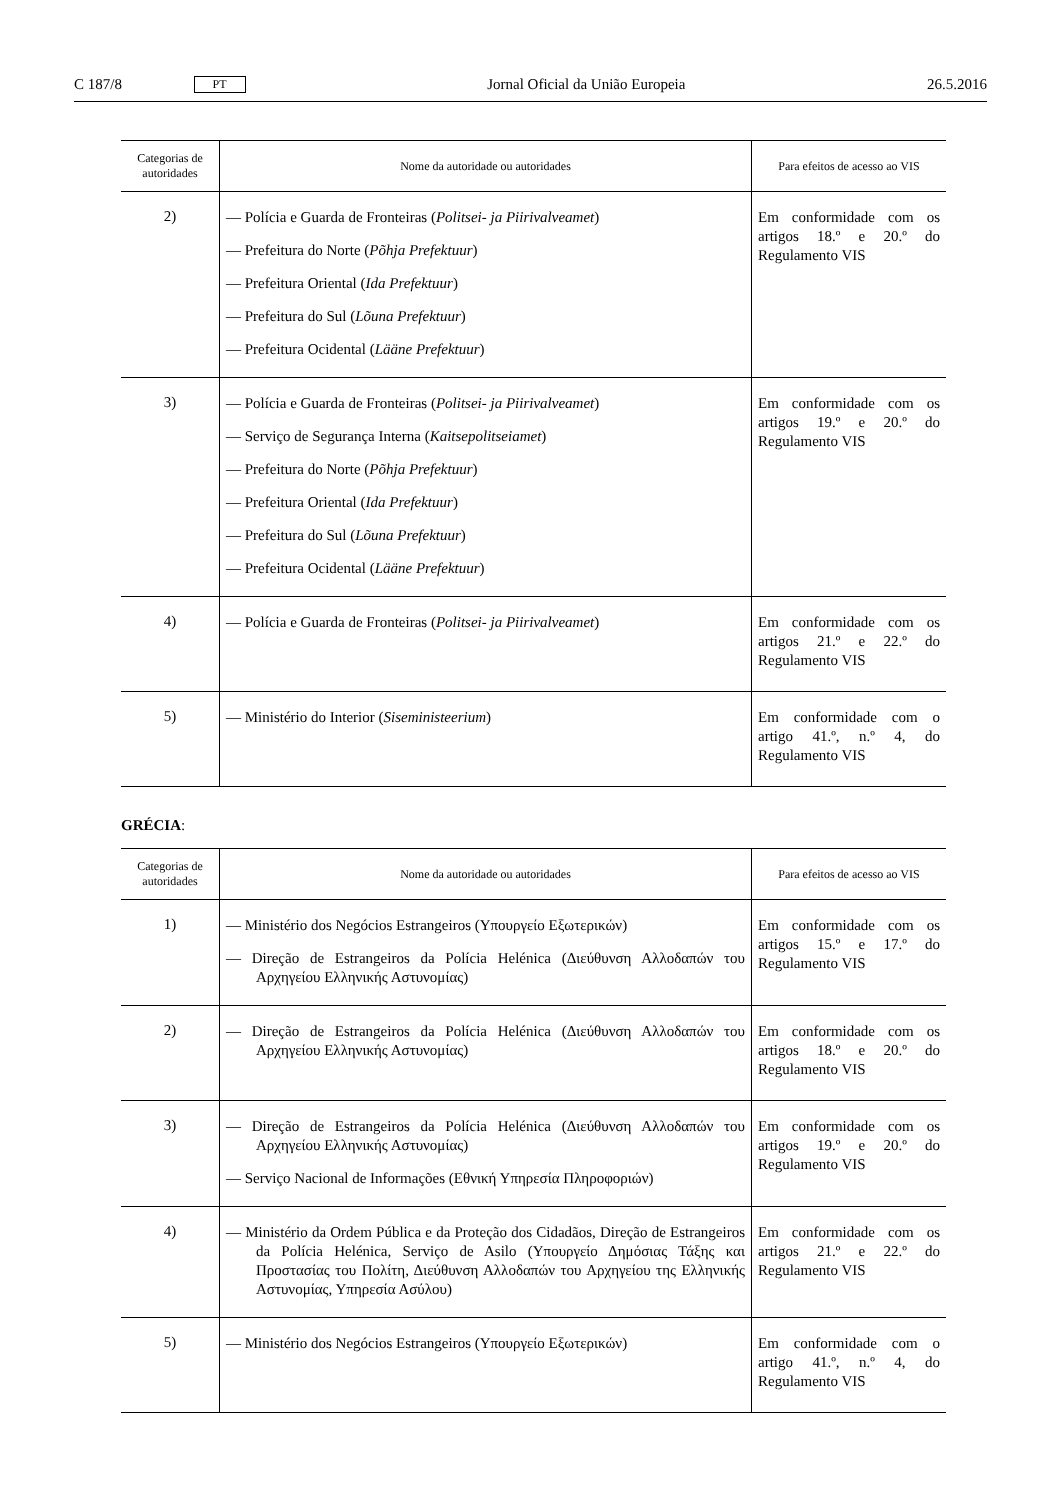C 187/8 PT Jornal Oficial da União Europeia 26.5.2016
| Categorias de autoridades | Nome da autoridade ou autoridades | Para efeitos de acesso ao VIS |
| --- | --- | --- |
| 2) | — Polícia e Guarda de Fronteiras ( Politsei- ja Piirivalveamet ) — Prefeitura do Norte ( Põhja Prefektuur ) — Prefeitura Oriental ( Ida Prefektuur ) — Prefeitura do Sul ( Lõuna Prefektuur ) — Prefeitura Ocidental ( Lääne Prefektuur ) | Em conformidade com os artigos 18.º e 20.º do Regulamento VIS |
| 3) | — Polícia e Guarda de Fronteiras ( Politsei- ja Piirivalveamet ) — Serviço de Segurança Interna ( Kaitsepolitseiamet ) — Prefeitura do Norte ( Põhja Prefektuur ) — Prefeitura Oriental ( Ida Prefektuur ) — Prefeitura do Sul ( Lõuna Prefektuur ) — Prefeitura Ocidental ( Lääne Prefektuur ) | Em conformidade com os artigos 19.º e 20.º do Regulamento VIS |
| 4) | — Polícia e Guarda de Fronteiras ( Politsei- ja Piirivalveamet ) | Em conformidade com os artigos 21.º e 22.º do Regulamento VIS |
| 5) | — Ministério do Interior ( Siseministeerium ) | Em conformidade com o artigo 41.º, n.º 4, do Regulamento VIS |
GRÉCIA:
| Categorias de autoridades | Nome da autoridade ou autoridades | Para efeitos de acesso ao VIS |
| --- | --- | --- |
| 1) | — Ministério dos Negócios Estrangeiros (Υπουργείο Εξωτερικών) — Direção de Estrangeiros da Polícia Helénica (Διεύθυνση Αλλοδαπών του Αρχηγείου Ελληνικής Αστυνομίας) | Em conformidade com os artigos 15.º e 17.º do Regulamento VIS |
| 2) | — Direção de Estrangeiros da Polícia Helénica (Διεύθυνση Αλλοδαπών του Αρχηγείου Ελληνικής Αστυνομίας) | Em conformidade com os artigos 18.º e 20.º do Regulamento VIS |
| 3) | — Direção de Estrangeiros da Polícia Helénica (Διεύθυνση Αλλοδαπών του Αρχηγείου Ελληνικής Αστυνομίας) — Serviço Nacional de Informações (Εθνική Υπηρεσία Πληροφοριών) | Em conformidade com os artigos 19.º e 20.º do Regulamento VIS |
| 4) | — Ministério da Ordem Pública e da Proteção dos Cidadãos, Direção de Estrangeiros da Polícia Helénica, Serviço de Asilo (Υπουργείο Δημόσιας Τάξης και Προστασίας του Πολίτη, Διεύθυνση Αλλοδαπών του Αρχηγείου της Ελληνικής Αστυνομίας, Υπηρεσία Ασύλου) | Em conformidade com os artigos 21.º e 22.º do Regulamento VIS |
| 5) | — Ministério dos Negócios Estrangeiros (Υπουργείο Εξωτερικών) | Em conformidade com o artigo 41.º, n.º 4, do Regulamento VIS |